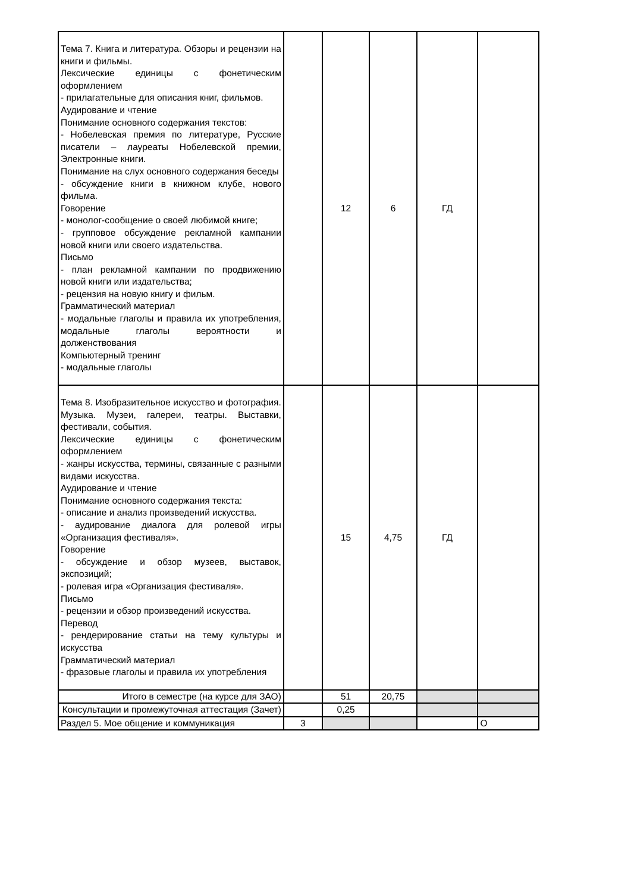| Тема 7. Книга и литература. Обзоры и рецензии на книги и фильмы. Лексические единицы с фонетическим оформлением - прилагательные для описания книг, фильмов. Аудирование и чтение Понимание основного содержания текстов: - Нобелевская премия по литературе, Русские писатели – лауреаты Нобелевской премии, Электронные книги. Понимание на слух основного содержания беседы - обсуждение книги в книжном клубе, нового фильма. Говорение - монолог-сообщение о своей любимой книге; - групповое обсуждение рекламной кампании новой книги или своего издательства. Письмо - план рекламной кампании по продвижению новой книги или издательства; - рецензия на новую книгу и фильм. Грамматический материал - модальные глаголы и правила их употребления, модальные глаголы вероятности и долженствования Компьютерный тренинг - модальные глаголы | | 12 | 6 | ГД | |
| Тема 8. Изобразительное искусство и фотография. Музыка. Музеи, галереи, театры. Выставки, фестивали, события. Лексические единицы с фонетическим оформлением - жанры искусства, термины, связанные с разными видами искусства. Аудирование и чтение Понимание основного содержания текста: - описание и анализ произведений искусства. - аудирование диалога для ролевой игры «Организация фестиваля». Говорение - обсуждение и обзор музеев, выставок, экспозиций; - ролевая игра «Организация фестиваля». Письмо - рецензии и обзор произведений искусства. Перевод - рендерирование статьи на тему культуры и искусства Грамматический материал - фразовые глаголы и правила их употребления | | 15 | 4,75 | ГД | |
| Итого в семестре (на курсе для ЗАО) | | 51 | 20,75 | | |
| Консультации и промежуточная аттестация (Зачет) | | 0,25 | | | |
| Раздел 5. Мое общение и коммуникация | 3 | | | | О |